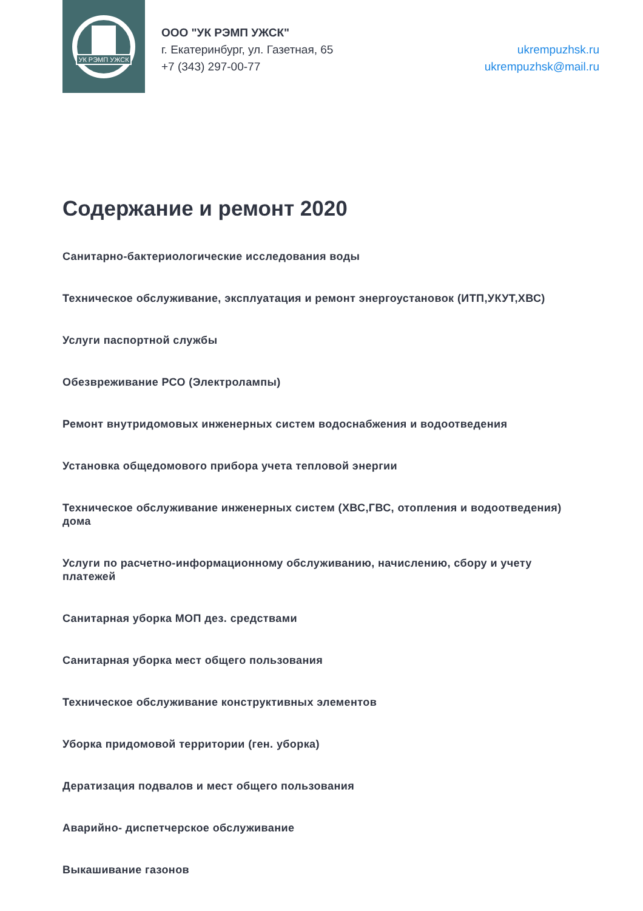УК РЭМП УЖСК
ООО "УК РЭМП УЖСК"
г. Екатеринбург, ул. Газетная, 65
+7 (343) 297-00-77
ukrempuzhsk.ru
ukrempuzhsk@mail.ru
Содержание и ремонт 2020
Санитарно-бактериологические исследования воды
Техническое обслуживание, эксплуатация и ремонт энергоустановок (ИТП,УКУТ,ХВС)
Услуги паспортной службы
Обезвреживание РСО (Электролампы)
Ремонт внутридомовых инженерных систем водоснабжения и водоотведения
Установка общедомового прибора учета тепловой энергии
Техническое обслуживание инженерных систем (ХВС,ГВС, отопления и водоотведения) дома
Услуги по расчетно-информационному обслуживанию, начислению, сбору и учету платежей
Санитарная уборка МОП дез. средствами
Санитарная уборка мест общего пользования
Техническое обслуживание конструктивных элементов
Уборка придомовой территории (ген. уборка)
Дератизация подвалов и мест общего пользования
Аварийно- диспетчерское обслуживание
Выкашивание газонов